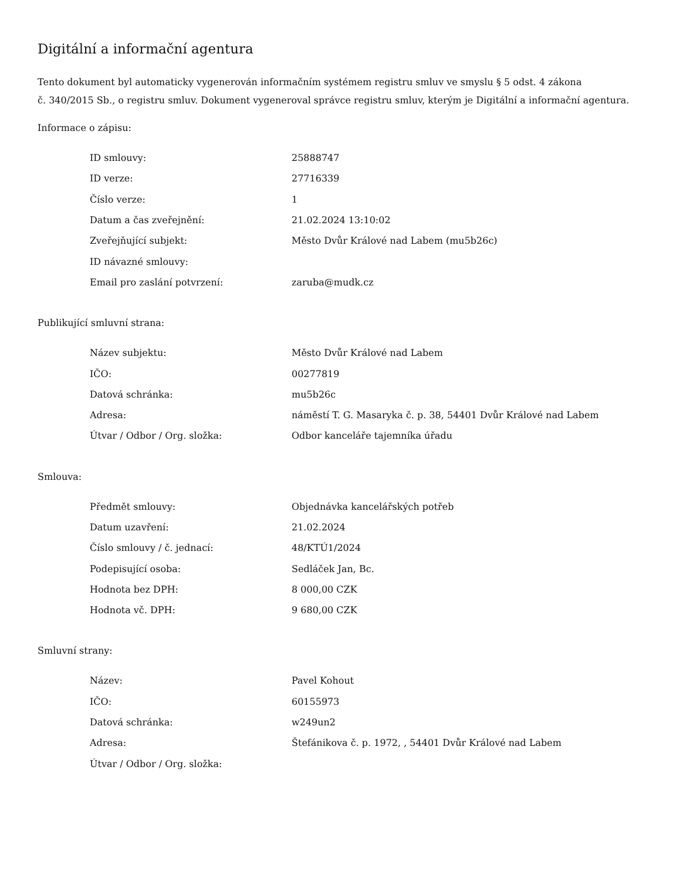Digitální a informační agentura
Tento dokument byl automaticky vygenerován informačním systémem registru smluv ve smyslu § 5 odst. 4 zákona
č. 340/2015 Sb., o registru smluv. Dokument vygeneroval správce registru smluv, kterým je Digitální a informační agentura.
Informace o zápisu:
| ID smlouvy: | 25888747 |
| ID verze: | 27716339 |
| Číslo verze: | 1 |
| Datum a čas zveřejnění: | 21.02.2024 13:10:02 |
| Zveřejňující subjekt: | Město Dvůr Králové nad Labem (mu5b26c) |
| ID návazné smlouvy: | |
| Email pro zaslání potvrzení: | zaruba@mudk.cz |
Publikující smluvní strana:
| Název subjektu: | Město Dvůr Králové nad Labem |
| IČO: | 00277819 |
| Datová schránka: | mu5b26c |
| Adresa: | náměstí T. G. Masaryka č. p. 38, 54401 Dvůr Králové nad Labem |
| Útvar / Odbor / Org. složka: | Odbor kanceláře tajemníka úřadu |
Smlouva:
| Předmět smlouvy: | Objednávka kancelářských potřeb |
| Datum uzavření: | 21.02.2024 |
| Číslo smlouvy / č. jednací: | 48/KTÚ1/2024 |
| Podepisující osoba: | Sedláček Jan, Bc. |
| Hodnota bez DPH: | 8 000,00 CZK |
| Hodnota vč. DPH: | 9 680,00 CZK |
Smluvní strany:
| Název: | Pavel Kohout |
| IČO: | 60155973 |
| Datová schránka: | w249un2 |
| Adresa: | Štefánikova č. p. 1972, , 54401 Dvůr Králové nad Labem |
| Útvar / Odbor / Org. složka: | |